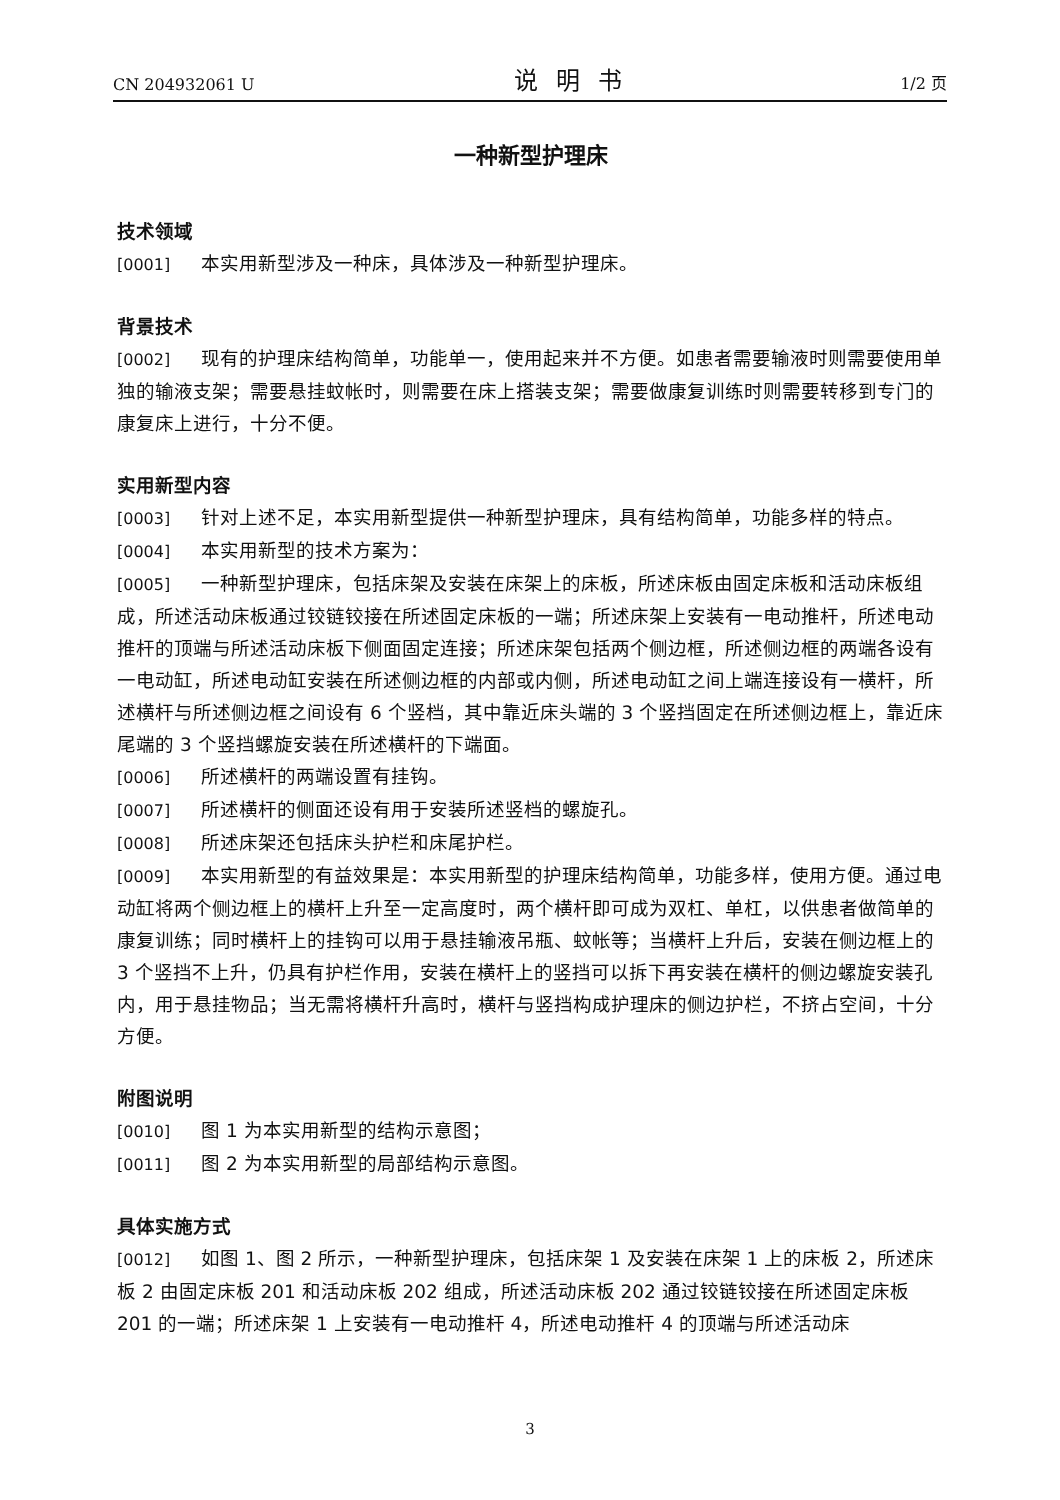CN 204932061 U 说明书 1/2 页
一种新型护理床
技术领域
[0001] 本实用新型涉及一种床，具体涉及一种新型护理床。
背景技术
[0002] 现有的护理床结构简单，功能单一，使用起来并不方便。如患者需要输液时则需要使用单独的输液支架；需要悬挂蚊帐时，则需要在床上搭装支架；需要做康复训练时则需要转移到专门的康复床上进行，十分不便。
实用新型内容
[0003] 针对上述不足，本实用新型提供一种新型护理床，具有结构简单，功能多样的特点。
[0004] 本实用新型的技术方案为：
[0005] 一种新型护理床，包括床架及安装在床架上的床板，所述床板由固定床板和活动床板组成，所述活动床板通过铰链铰接在所述固定床板的一端；所述床架上安装有一电动推杆，所述电动推杆的顶端与所述活动床板下侧面固定连接；所述床架包括两个侧边框，所述侧边框的两端各设有一电动缸，所述电动缸安装在所述侧边框的内部或内侧，所述电动缸之间上端连接设有一横杆，所述横杆与所述侧边框之间设有 6 个竖档，其中靠近床头端的 3 个竖挡固定在所述侧边框上，靠近床尾端的 3 个竖挡螺旋安装在所述横杆的下端面。
[0006] 所述横杆的两端设置有挂钩。
[0007] 所述横杆的侧面还设有用于安装所述竖档的螺旋孔。
[0008] 所述床架还包括床头护栏和床尾护栏。
[0009] 本实用新型的有益效果是：本实用新型的护理床结构简单，功能多样，使用方便。通过电动缸将两个侧边框上的横杆上升至一定高度时，两个横杆即可成为双杠、单杠，以供患者做简单的康复训练；同时横杆上的挂钩可以用于悬挂输液吊瓶、蚊帐等；当横杆上升后，安装在侧边框上的 3 个竖挡不上升，仍具有护栏作用，安装在横杆上的竖挡可以拆下再安装在横杆的侧边螺旋安装孔内，用于悬挂物品；当无需将横杆升高时，横杆与竖挡构成护理床的侧边护栏，不挤占空间，十分方便。
附图说明
[0010] 图 1 为本实用新型的结构示意图；
[0011] 图 2 为本实用新型的局部结构示意图。
具体实施方式
[0012] 如图 1、图 2 所示，一种新型护理床，包括床架 1 及安装在床架 1 上的床板 2，所述床板 2 由固定床板 201 和活动床板 202 组成，所述活动床板 202 通过铰链铰接在所述固定床板 201 的一端；所述床架 1 上安装有一电动推杆 4，所述电动推杆 4 的顶端与所述活动床
3